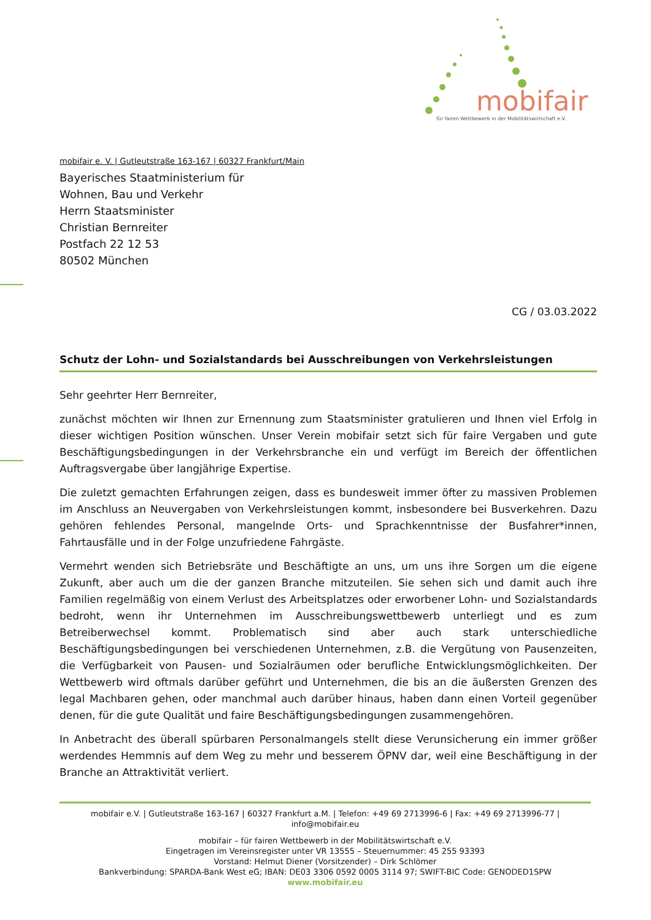mobifair
für fairen Wettbewerb in der Mobilitätswirtschaft e.V.
mobifair e. V. | Gutleutstraße 163-167 | 60327 Frankfurt/Main
Bayerisches Staatministerium für
Wohnen, Bau und Verkehr
Herrn Staatsminister
Christian Bernreiter
Postfach 22 12 53
80502 München
CG / 03.03.2022
Schutz der Lohn- und Sozialstandards bei Ausschreibungen von Verkehrsleistungen
Sehr geehrter Herr Bernreiter,
zunächst möchten wir Ihnen zur Ernennung zum Staatsminister gratulieren und Ihnen viel Erfolg in dieser wichtigen Position wünschen. Unser Verein mobifair setzt sich für faire Vergaben und gute Beschäftigungsbedingungen in der Verkehrsbranche ein und verfügt im Bereich der öffentlichen Auftragsvergabe über langjährige Expertise.
Die zuletzt gemachten Erfahrungen zeigen, dass es bundesweit immer öfter zu massiven Problemen im Anschluss an Neuvergaben von Verkehrsleistungen kommt, insbesondere bei Busverkehren. Dazu gehören fehlendes Personal, mangelnde Orts- und Sprachkenntnisse der Busfahrer*innen, Fahrtausfälle und in der Folge unzufriedene Fahrgäste.
Vermehrt wenden sich Betriebsräte und Beschäftigte an uns, um uns ihre Sorgen um die eigene Zukunft, aber auch um die der ganzen Branche mitzuteilen. Sie sehen sich und damit auch ihre Familien regelmäßig von einem Verlust des Arbeitsplatzes oder erworbener Lohn- und Sozialstandards bedroht, wenn ihr Unternehmen im Ausschreibungswettbewerb unterliegt und es zum Betreiberwechsel kommt. Problematisch sind aber auch stark unterschiedliche Beschäftigungsbedingungen bei verschiedenen Unternehmen, z.B. die Vergütung von Pausenzeiten, die Verfügbarkeit von Pausen- und Sozialräumen oder berufliche Entwicklungsmöglichkeiten. Der Wettbewerb wird oftmals darüber geführt und Unternehmen, die bis an die äußersten Grenzen des legal Machbaren gehen, oder manchmal auch darüber hinaus, haben dann einen Vorteil gegenüber denen, für die gute Qualität und faire Beschäftigungsbedingungen zusammengehören.
In Anbetracht des überall spürbaren Personalmangels stellt diese Verunsicherung ein immer größer werdendes Hemmnis auf dem Weg zu mehr und besserem ÖPNV dar, weil eine Beschäftigung in der Branche an Attraktivität verliert.
mobifair e.V. | Gutleutstraße 163-167 | 60327 Frankfurt a.M. | Telefon: +49 69 2713996-6 | Fax: +49 69 2713996-77 | info@mobifair.eu
mobifair – für fairen Wettbewerb in der Mobilitätswirtschaft e.V.
Eingetragen im Vereinsregister unter VR 13555 – Steuernummer: 45 255 93393
Vorstand: Helmut Diener (Vorsitzender) – Dirk Schlömer
Bankverbindung: SPARDA-Bank West eG; IBAN: DE03 3306 0592 0005 3114 97; SWIFT-BIC Code: GENODED1SPW
www.mobifair.eu